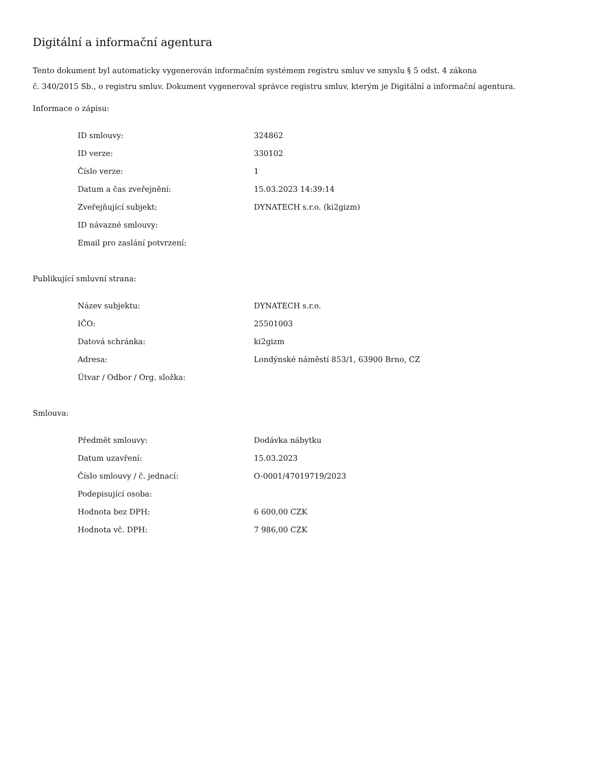Digitální a informační agentura
Tento dokument byl automaticky vygenerován informačním systémem registru smluv ve smyslu § 5 odst. 4 zákona
č. 340/2015 Sb., o registru smluv. Dokument vygeneroval správce registru smluv, kterým je Digitální a informační agentura.
Informace o zápisu:
| ID smlouvy: | 324862 |
| ID verze: | 330102 |
| Číslo verze: | 1 |
| Datum a čas zveřejnění: | 15.03.2023 14:39:14 |
| Zveřejňující subjekt: | DYNATECH s.r.o. (ki2gizm) |
| ID návazné smlouvy: | |
| Email pro zaslání potvrzení: | |
Publikující smluvní strana:
| Název subjektu: | DYNATECH s.r.o. |
| IČO: | 25501003 |
| Datová schránka: | ki2gizm |
| Adresa: | Londýnské náměstí 853/1, 63900 Brno, CZ |
| Útvar / Odbor / Org. složka: | |
Smlouva:
| Předmět smlouvy: | Dodávka nábytku |
| Datum uzavření: | 15.03.2023 |
| Číslo smlouvy / č. jednací: | O-0001/47019719/2023 |
| Podepisující osoba: | |
| Hodnota bez DPH: | 6 600,00 CZK |
| Hodnota vč. DPH: | 7 986,00 CZK |